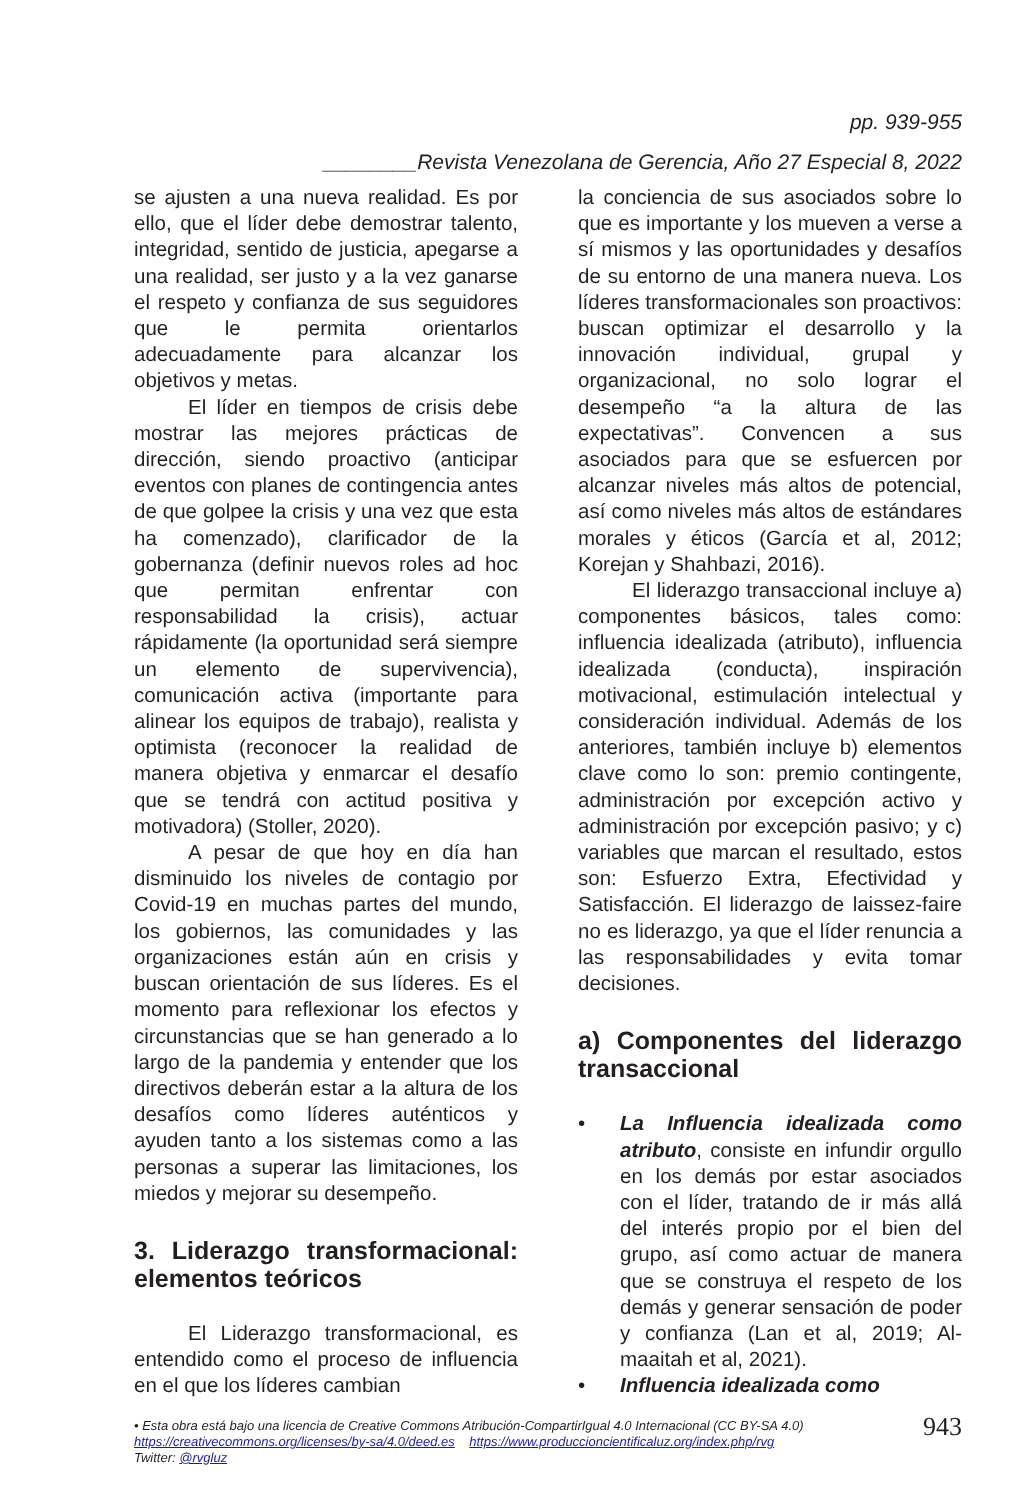pp. 939-955
________Revista Venezolana de Gerencia, Año 27 Especial 8, 2022
se ajusten a una nueva realidad. Es por ello, que el líder debe demostrar talento, integridad, sentido de justicia, apegarse a una realidad, ser justo y a la vez ganarse el respeto y confianza de sus seguidores que le permita orientarlos adecuadamente para alcanzar los objetivos y metas.
El líder en tiempos de crisis debe mostrar las mejores prácticas de dirección, siendo proactivo (anticipar eventos con planes de contingencia antes de que golpee la crisis y una vez que esta ha comenzado), clarificador de la gobernanza (definir nuevos roles ad hoc que permitan enfrentar con responsabilidad la crisis), actuar rápidamente (la oportunidad será siempre un elemento de supervivencia), comunicación activa (importante para alinear los equipos de trabajo), realista y optimista (reconocer la realidad de manera objetiva y enmarcar el desafío que se tendrá con actitud positiva y motivadora) (Stoller, 2020).
A pesar de que hoy en día han disminuido los niveles de contagio por Covid-19 en muchas partes del mundo, los gobiernos, las comunidades y las organizaciones están aún en crisis y buscan orientación de sus líderes. Es el momento para reflexionar los efectos y circunstancias que se han generado a lo largo de la pandemia y entender que los directivos deberán estar a la altura de los desafíos como líderes auténticos y ayuden tanto a los sistemas como a las personas a superar las limitaciones, los miedos y mejorar su desempeño.
3. Liderazgo transformacional: elementos teóricos
El Liderazgo transformacional, es entendido como el proceso de influencia en el que los líderes cambian
la conciencia de sus asociados sobre lo que es importante y los mueven a verse a sí mismos y las oportunidades y desafíos de su entorno de una manera nueva. Los líderes transformacionales son proactivos: buscan optimizar el desarrollo y la innovación individual, grupal y organizacional, no solo lograr el desempeño “a la altura de las expectativas”. Convencen a sus asociados para que se esfuercen por alcanzar niveles más altos de potencial, así como niveles más altos de estándares morales y éticos (García et al, 2012; Korejan y Shahbazi, 2016).
El liderazgo transaccional incluye a) componentes básicos, tales como: influencia idealizada (atributo), influencia idealizada (conducta), inspiración motivacional, estimulación intelectual y consideración individual. Además de los anteriores, también incluye b) elementos clave como lo son: premio contingente, administración por excepción activo y administración por excepción pasivo; y c) variables que marcan el resultado, estos son: Esfuerzo Extra, Efectividad y Satisfacción. El liderazgo de laissez-faire no es liderazgo, ya que el líder renuncia a las responsabilidades y evita tomar decisiones.
a) Componentes del liderazgo transaccional
• La Influencia idealizada como atributo, consiste en infundir orgullo en los demás por estar asociados con el líder, tratando de ir más allá del interés propio por el bien del grupo, así como actuar de manera que se construya el respeto de los demás y generar sensación de poder y confianza (Lan et al, 2019; Al-maaitah et al, 2021).
• Influencia idealizada como
• Esta obra está bajo una licencia de Creative Commons Atribución-CompartirIgual 4.0 Internacional (CC BY-SA 4.0)
https://creativecommons.org/licenses/by-sa/4.0/deed.es https://www.produccioncientificaluz.org/index.php/rvg
Twitter: @rvgluz
943